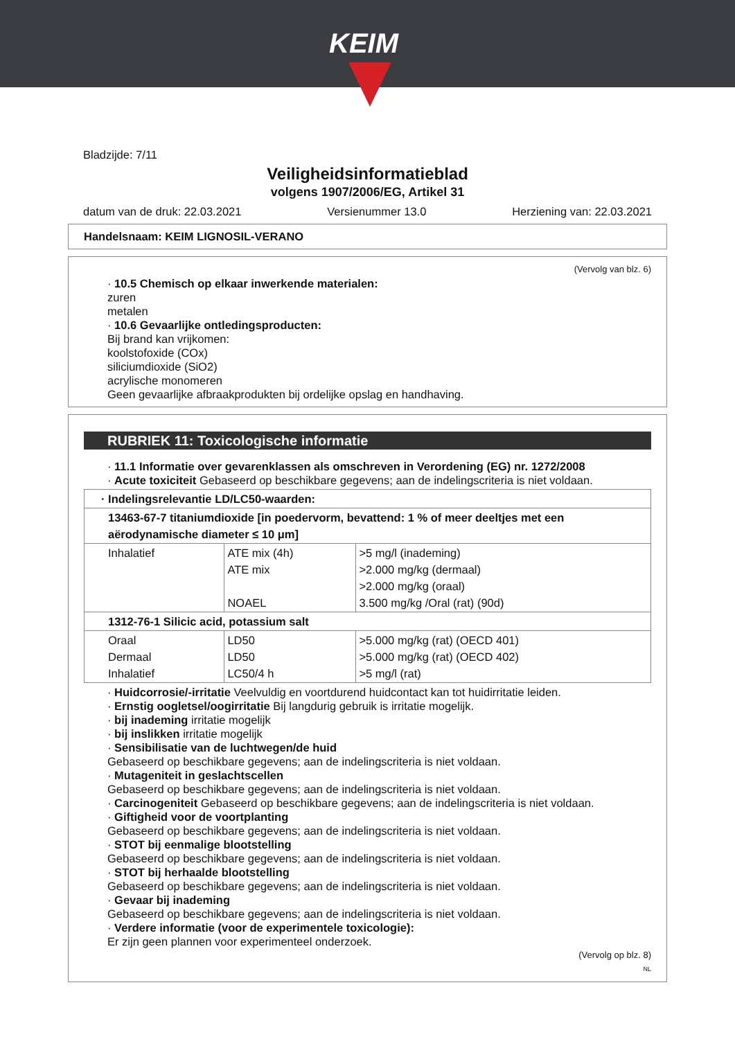KEIM
Bladzijde: 7/11
Veiligheidsinformatieblad
volgens 1907/2006/EG, Artikel 31
datum van de druk: 22.03.2021 Versienummer 13.0 Herziening van: 22.03.2021
Handelsnaam: KEIM LIGNOSIL-VERANO
(Vervolg van blz. 6)
· 10.5 Chemisch op elkaar inwerkende materialen:
zuren
metalen
· 10.6 Gevaarlijke ontledingsproducten:
Bij brand kan vrijkomen:
koolstofoxide (COx)
siliciumdioxide (SiO2)
acrylische monomeren
Geen gevaarlijke afbraakprodukten bij ordelijke opslag en handhaving.
RUBRIEK 11: Toxicologische informatie
· 11.1 Informatie over gevarenklassen als omschreven in Verordening (EG) nr. 1272/2008
· Acute toxiciteit Gebaseerd op beschikbare gegevens; aan de indelingscriteria is niet voldaan.
| · Indelingsrelevantie LD/LC50-waarden: | | |
| 13463-67-7 titaniumdioxide [in poedervorm, bevattend: 1 % of meer deeltjes met een aërodynamische diameter ≤ 10 μm] | | |
| Inhalatief | ATE mix (4h) ATE mix NOAEL | >5 mg/l (inademing) >2.000 mg/kg (dermaal) >2.000 mg/kg (oraal) 3.500 mg/kg /Oral (rat) (90d) |
| 1312-76-1 Silicic acid, potassium salt | | |
| Oraal Dermaal Inhalatief | LD50 LD50 LC50/4 h | >5.000 mg/kg (rat) (OECD 401) >5.000 mg/kg (rat) (OECD 402) >5 mg/l (rat) |
· Huidcorrosie/-irritatie Veelvuldig en voortdurend huidcontact kan tot huidirritatie leiden.
· Ernstig oogletsel/oogirritatie Bij langdurig gebruik is irritatie mogelijk.
· bij inademing irritatie mogelijk
· bij inslikken irritatie mogelijk
· Sensibilisatie van de luchtwegen/de huid
Gebaseerd op beschikbare gegevens; aan de indelingscriteria is niet voldaan.
· Mutageniteit in geslachtscellen
Gebaseerd op beschikbare gegevens; aan de indelingscriteria is niet voldaan.
· Carcinogeniteit Gebaseerd op beschikbare gegevens; aan de indelingscriteria is niet voldaan.
· Giftigheid voor de voortplanting
Gebaseerd op beschikbare gegevens; aan de indelingscriteria is niet voldaan.
· STOT bij eenmalige blootstelling
Gebaseerd op beschikbare gegevens; aan de indelingscriteria is niet voldaan.
· STOT bij herhaalde blootstelling
Gebaseerd op beschikbare gegevens; aan de indelingscriteria is niet voldaan.
· Gevaar bij inademing
Gebaseerd op beschikbare gegevens; aan de indelingscriteria is niet voldaan.
· Verdere informatie (voor de experimentele toxicologie):
Er zijn geen plannen voor experimenteel onderzoek.
(Vervolg op blz. 8)
NL